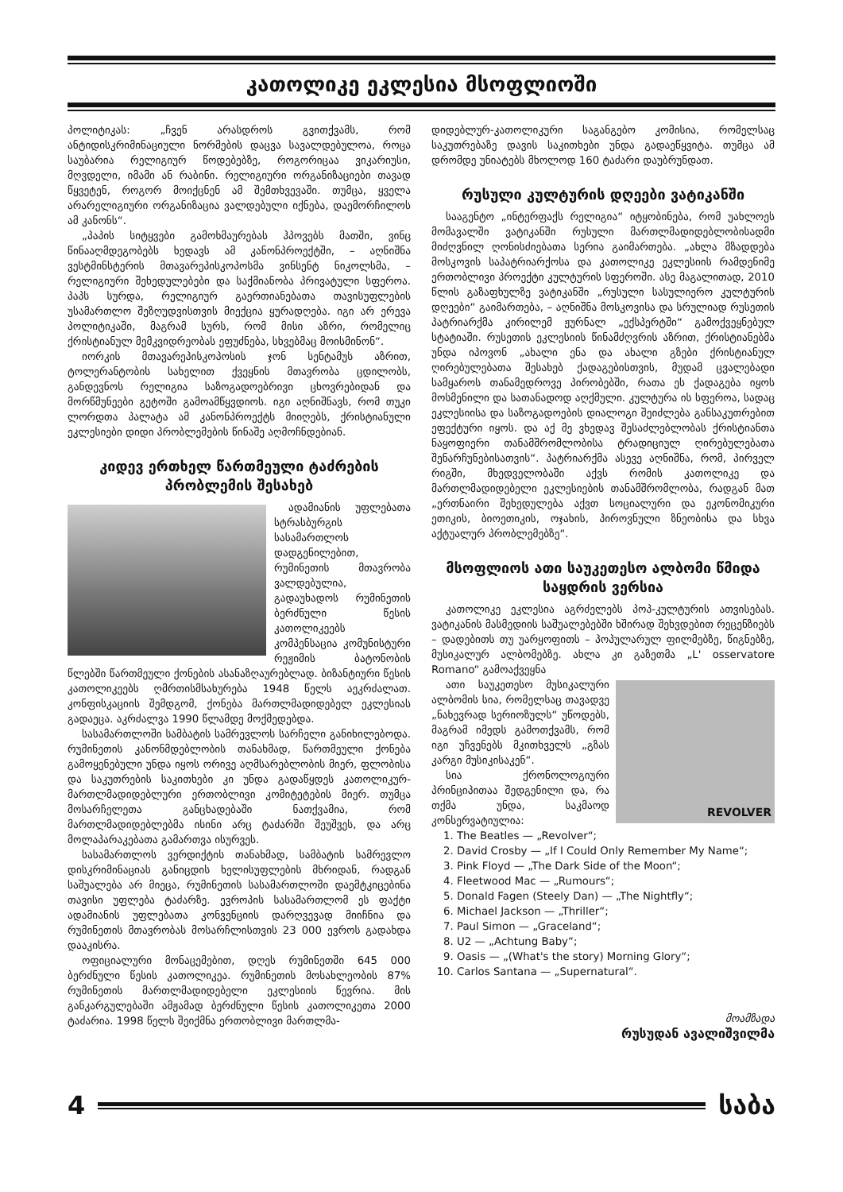კათოლიკე ეკლესია მსოფლიოში
პოლიტიკას: „ჩვენ არასდროს გვითქვამს, რომ ანტიდისკრიმინაციული ნორმების დაცვა სავალდებულოა, როცა საუბარია რელიგიურ წოდებებზე, როგორიცაა ვიკარიუსი, მღვდელი, იმამი ან რაბინი. რელიგიური ორგანიზაციები თავად წყვეტენ, როგორ მოიქცნენ ამ შემთხვევაში. თუმცა, ყველა არარელიგიური ორგანიზაცია ვალდებული იქნება, დაემორჩილოს ამ კანონს“.
„პაპის სიტყვები გამოხმაურებას ჰპოვებს მათში, ვინც წინააღმდეგობებს ხედავს ამ კანონპროექტში, – აღნიშნა ვესტმინსტერის მთავარეპისკოპოსმა ვინსენტ ნიკოლსმა, – რელიგიური შეხედულებები და საქმიანობა პრივატული სფეროა. პაპს სურდა, რელიგიურ გაერთიანებათა თავისუფლების უსამართლო შეზღუდვისთვის მიექცია ყურადღება. იგი არ ერევა პოლიტიკაში, მაგრამ სურს, რომ მისი აზრი, რომელიც ქრისტიანულ მემკვიდრეობას ეფუძნება, სხვებმაც მოისმინონ“.
იორკის მთავარეპისკოპოსის ჯონ სენტამუს აზრით, ტოლერანტობის სახელით ქვეყნის მთავრობა ცდილობს, განდევნოს რელიგია საზოგადოებრივი ცხოვრებიდან და მორწმუნეები გეტოში გამოამწყვდიოს. იგი აღნიშნავს, რომ თუკი ლორდთა პალატა ამ კანონპროექტს მიიღებს, ქრისტიანული ეკლესიები დიდი პრობლემების წინაშე აღმოჩნდებიან.
კიდევ ერთხელ წართმეული ტაძრების პრობლემის შესახებ
ადამიანის უფლებათა სტრასბურგის სასამართლოს დადგენილებით, რუმინეთის მთავრობა ვალდებულია, გადაუხადოს რუმინეთის ბერძნული წესის კათოლიკეებს კომპენსაცია კომუნისტური რეჟიმის ბატონობის წლებში წართმეული ქონების ასანაზღაურებლად. ბიზანტიური წესის კათოლიკეებს ღმრთისმსახურება 1948 წელს აეკრძალათ. კონფისკაციის შემდგომ, ქონება მართლმადიდებელ ეკლესიას გადაეცა. აკრძალვა 1990 წლამდე მოქმედებდა.
სასამართლოში სამბატის სამრევლოს სარჩელი განიხილებოდა. რუმინეთის კანონმდებლობის თანახმად, წართმეული ქონება გამოყენებული უნდა იყოს ორივე აღმსარებლობის მიერ, ფლობისა და საკუთრების საკითხები კი უნდა გადაწყდეს კათოლიკურ-მართლმადიდებლური ერთობლივი კომიტეტების მიერ. თუმცა მოსარჩელეთა განცხადებაში ნათქვამია, რომ მართლმადიდებლებმა ისინი არც ტაძარში შეუშვეს, და არც მოლაპარაკებათა გამართვა ისურვეს.
სასამართლოს ვერდიქტის თანახმად, სამბატის სამრევლო დისკრიმინაციას განიცდის ხელისუფლების მხრიდან, რადგან საშუალება არ მიეცა, რუმინეთის სასამართლოში დაემტკიცებინა თავისი უფლება ტაძარზე. ევროპის სასამართლომ ეს ფაქტი ადამიანის უფლებათა კონვენციის დარღვევად მიიჩნია და რუმინეთის მთავრობას მოსარჩლისთვის 23 000 ევროს გადახდა დააკისრა.
ოფიციალური მონაცემებით, დღეს რუმინეთში 645 000 ბერძნული წესის კათოლიკეა. რუმინეთის მოსახლეობის 87% რუმინეთის მართლმადიდებელი ეკლესიის წევრია. მის განკარგულებაში ამჟამად ბერძნული წესის კათოლიკეთა 2000 ტაძარია. 1998 წელს შეიქმნა ერთობლივი მართლმა-
დიდებლურ-კათოლიკური საგანგებო კომისია, რომელსაც საკუთრებაზე დავის საკითხები უნდა გადაეწყვიტა. თუმცა ამ დრომდე უნიატებს მხოლოდ 160 ტაძარი დაუბრუნდათ.
რუსული კულტურის დღეები ვატიკანში
სააგენტო „ინტერფაქს რელიგია“ იტყობინება, რომ უახლოეს მომავალში ვატიკანში რუსული მართლმადიდებლობისადმი მიძღვნილ ღონისძიებათა სერია გაიმართება. „ახლა მზადდება მოსკოვის საპატრიარქოსა და კათოლიკე ეკლესიის რამდენიმე ერთობლივი პროექტი კულტურის სფეროში. ასე მაგალითად, 2010 წლის გაზაფხულზე ვატიკანში „რუსული სასულიერო კულტურის დღეები“ გაიმართება, – აღნიშნა მოსკოვისა და სრულიად რუსეთის პატრიარქმა კირილემ ჟურნალ „ექსპერტში“ გამოქვეყნებულ სტატიაში. რუსეთის ეკლესიის წინამძღვრის აზრით, ქრისტიანებმა უნდა იპოვონ „ახალი ენა და ახალი გზები ქრისტიანულ ღირებულებათა შესახებ ქადაგებისთვის, მუდამ ცვალებადი სამყაროს თანამედროვე პირობებში, რათა ეს ქადაგება იყოს მოსმენილი და სათანადოდ აღქმული. კულტურა ის სფეროა, სადაც ეკლესიისა და საზოგადოების დიალოგი შეიძლება განსაკუთრებით ეფექტური იყოს. და აქ მე ვხედავ შესაძლებლობას ქრისტიანთა ნაყოფიერი თანამშრომლობისა ტრადიციულ ღირებულებათა შენარჩუნებისათვის“. პატრიარქმა ასევე აღნიშნა, რომ, პირველ რიგში, მხედველობაში აქვს რომის კათოლიკე და მართლმადიდებელი ეკლესიების თანამშრომლობა, რადგან მათ „ერთნაირი შეხედულება აქვთ სოციალური და ეკონომიკური ეთიკის, ბიოეთიკის, ოჯახის, პიროვნული ზნეობისა და სხვა აქტუალურ პრობლემებზე“.
მსოფლიოს ათი საუკეთესო ალბომი წმიდა საყდრის ვერსია
კათოლიკე ეკლესია აგრძელებს პოპ-კულტურის ათვისებას. ვატიკანის მასმედიის საშუალებებში ხშირად შეხვდებით რეცენზიებს – დადებითს თუ უარყოფითს – პოპულარულ ფილმებზე, წიგნებზე, მუსიკალურ ალბომებზე. ახლა კი გაზეთმა „L' osservatore Romano“ გამოაქვეყნა
REVOLVER
ათი საუკეთესო მუსიკალური ალბომის სია, რომელსაც თავადვე „ნახევრად სერიოზულს“ უწოდებს, მაგრამ იმედს გამოთქვამს, რომ იგი უჩვენებს მკითხველს „გზას კარგი მუსიკისაკენ“.
სია ქრონოლოგიური პრინციპითაა შედგენილი და, რა თქმა უნდა, საკმაოდ კონსერვატიულია:
1. The Beatles — „Revolver“;
2. David Crosby — „If I Could Only Remember My Name“;
3. Pink Floyd — „The Dark Side of the Moon“;
4. Fleetwood Mac — „Rumours“;
5. Donald Fagen (Steely Dan) — „The Nightfly“;
6. Michael Jackson — „Thriller“;
7. Paul Simon — „Graceland“;
8. U2 — „Achtung Baby“;
9. Oasis — „(What's the story) Morning Glory“;
10. Carlos Santana — „Supernatural“.
მოამზადა
რუსუდან ავალიშვილმა
4 საბა